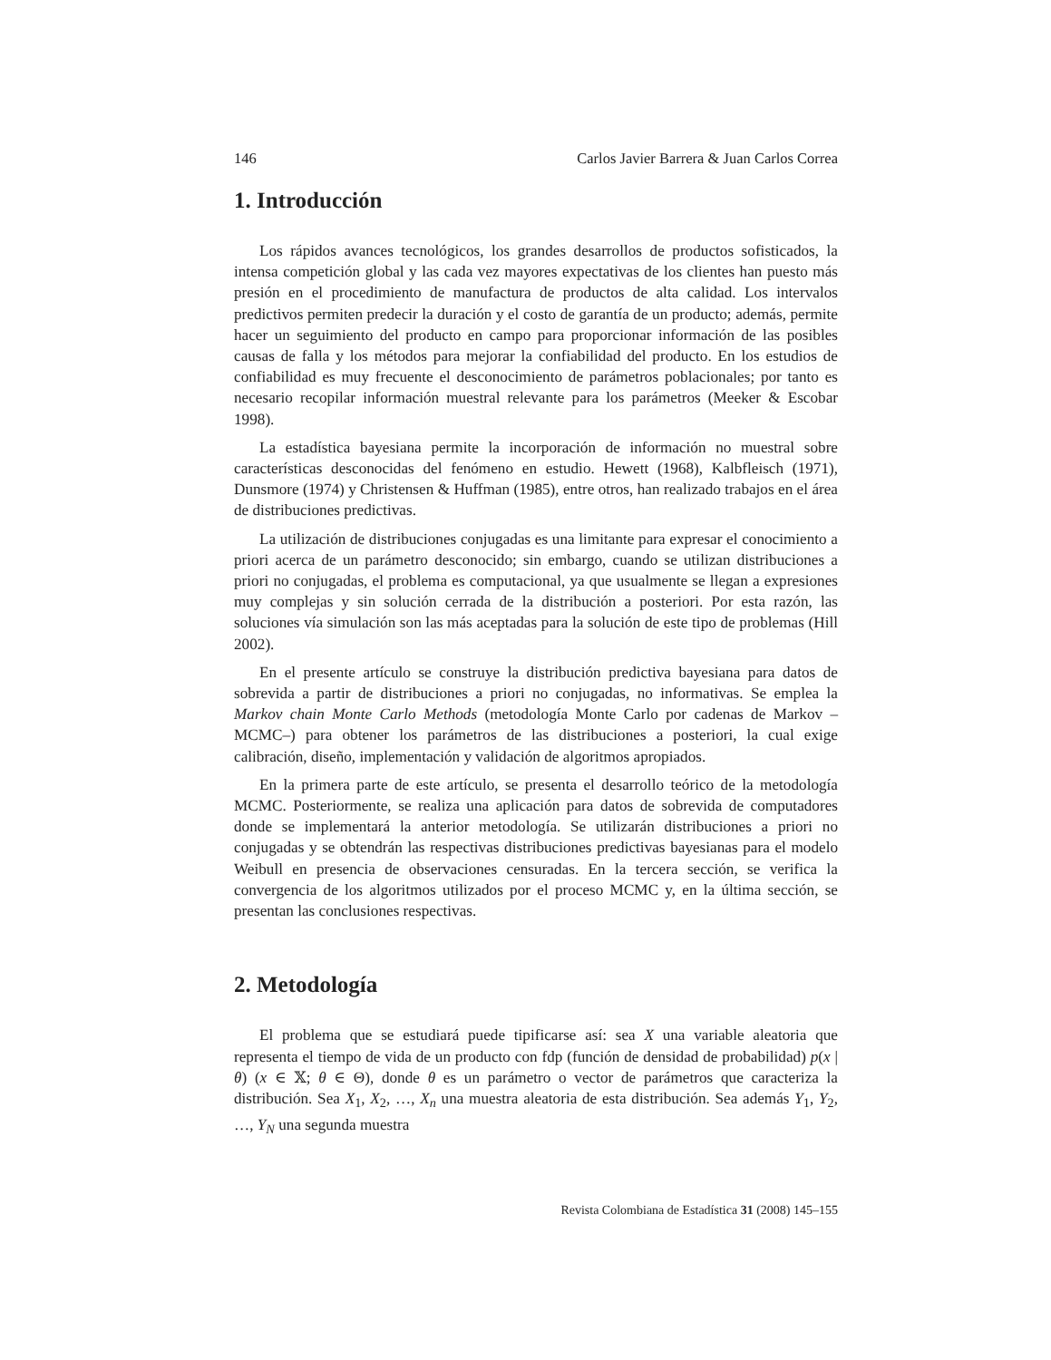146 Carlos Javier Barrera & Juan Carlos Correa
1. Introducción
Los rápidos avances tecnológicos, los grandes desarrollos de productos sofisticados, la intensa competición global y las cada vez mayores expectativas de los clientes han puesto más presión en el procedimiento de manufactura de productos de alta calidad. Los intervalos predictivos permiten predecir la duración y el costo de garantía de un producto; además, permite hacer un seguimiento del producto en campo para proporcionar información de las posibles causas de falla y los métodos para mejorar la confiabilidad del producto. En los estudios de confiabilidad es muy frecuente el desconocimiento de parámetros poblacionales; por tanto es necesario recopilar información muestral relevante para los parámetros (Meeker & Escobar 1998).
La estadística bayesiana permite la incorporación de información no muestral sobre características desconocidas del fenómeno en estudio. Hewett (1968), Kalbfleisch (1971), Dunsmore (1974) y Christensen & Huffman (1985), entre otros, han realizado trabajos en el área de distribuciones predictivas.
La utilización de distribuciones conjugadas es una limitante para expresar el conocimiento a priori acerca de un parámetro desconocido; sin embargo, cuando se utilizan distribuciones a priori no conjugadas, el problema es computacional, ya que usualmente se llegan a expresiones muy complejas y sin solución cerrada de la distribución a posteriori. Por esta razón, las soluciones vía simulación son las más aceptadas para la solución de este tipo de problemas (Hill 2002).
En el presente artículo se construye la distribución predictiva bayesiana para datos de sobrevida a partir de distribuciones a priori no conjugadas, no informativas. Se emplea la Markov chain Monte Carlo Methods (metodología Monte Carlo por cadenas de Markov –MCMC–) para obtener los parámetros de las distribuciones a posteriori, la cual exige calibración, diseño, implementación y validación de algoritmos apropiados.
En la primera parte de este artículo, se presenta el desarrollo teórico de la metodología MCMC. Posteriormente, se realiza una aplicación para datos de sobrevida de computadores donde se implementará la anterior metodología. Se utilizarán distribuciones a priori no conjugadas y se obtendrán las respectivas distribuciones predictivas bayesianas para el modelo Weibull en presencia de observaciones censuradas. En la tercera sección, se verifica la convergencia de los algoritmos utilizados por el proceso MCMC y, en la última sección, se presentan las conclusiones respectivas.
2. Metodología
El problema que se estudiará puede tipificarse así: sea X una variable aleatoria que representa el tiempo de vida de un producto con fdp (función de densidad de probabilidad) p(x | θ) (x ∈ 𝕏; θ ∈ Θ), donde θ es un parámetro o vector de parámetros que caracteriza la distribución. Sea X<sub>1</sub>, X<sub>2</sub>, …, X<sub>n</sub> una muestra aleatoria de esta distribución. Sea además Y<sub>1</sub>, Y<sub>2</sub>, …, Y<sub>N</sub> una segunda muestra
Revista Colombiana de Estadística 31 (2008) 145–155